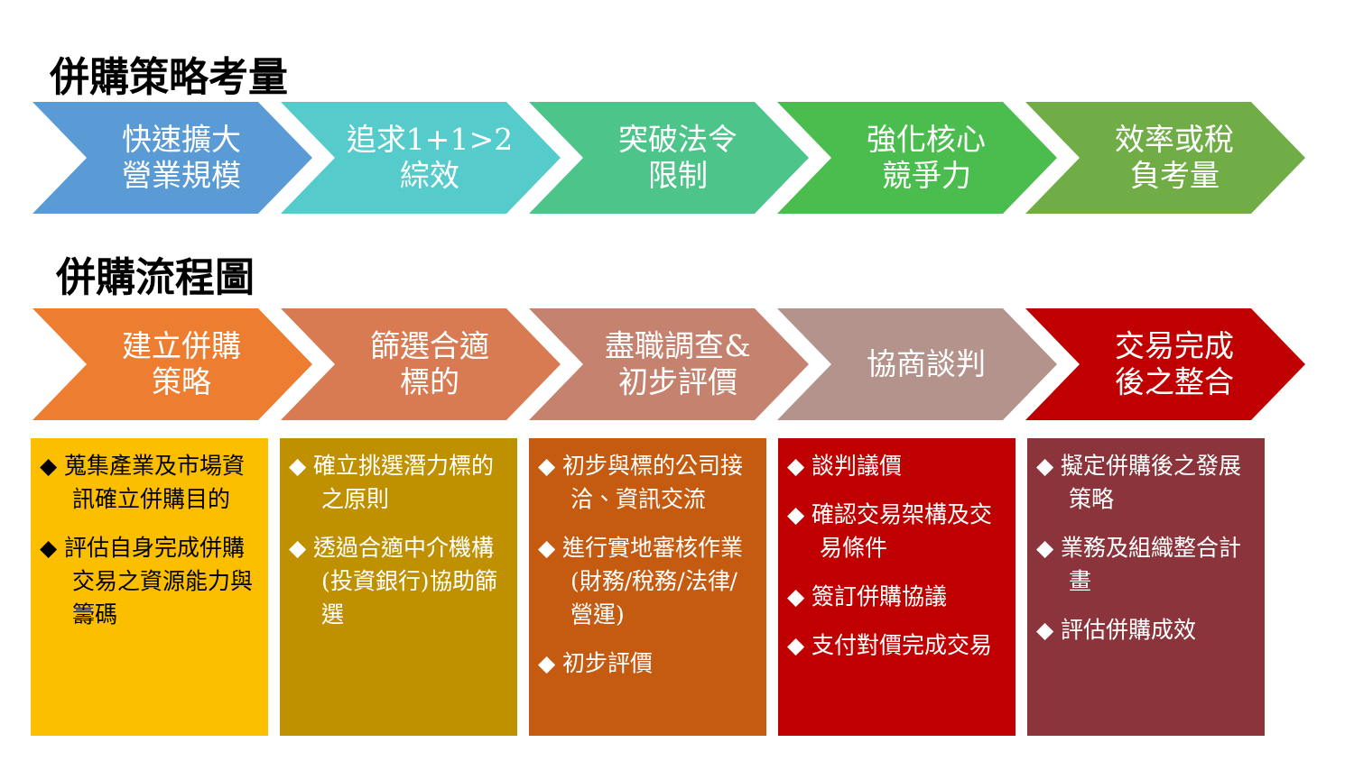併購策略考量
快速擴大
營業規模
追求1+1>2
綜效
突破法令
限制
強化核心
競爭力
效率或稅
負考量
併購流程圖
建立併購
策略
篩選合適
標的
盡職調查&
初步評價
協商談判 交易完成
後之整合
◆ 蒐集產業及市場資訊確立併購目的
◆ 評估自身完成併購交易之資源能力與籌碼
◆ 確立挑選潛力標的之原則
◆ 透過合適中介機構(投資銀行)協助篩選
◆ 初步與標的公司接洽、資訊交流
◆ 進行實地審核作業(財務/稅務/法律/營運)
◆ 初步評價
◆ 談判議價
◆ 確認交易架構及交易條件
◆ 簽訂併購協議
◆ 支付對價完成交易
◆ 擬定併購後之發展策略
◆ 業務及組織整合計畫
◆ 評估併購成效